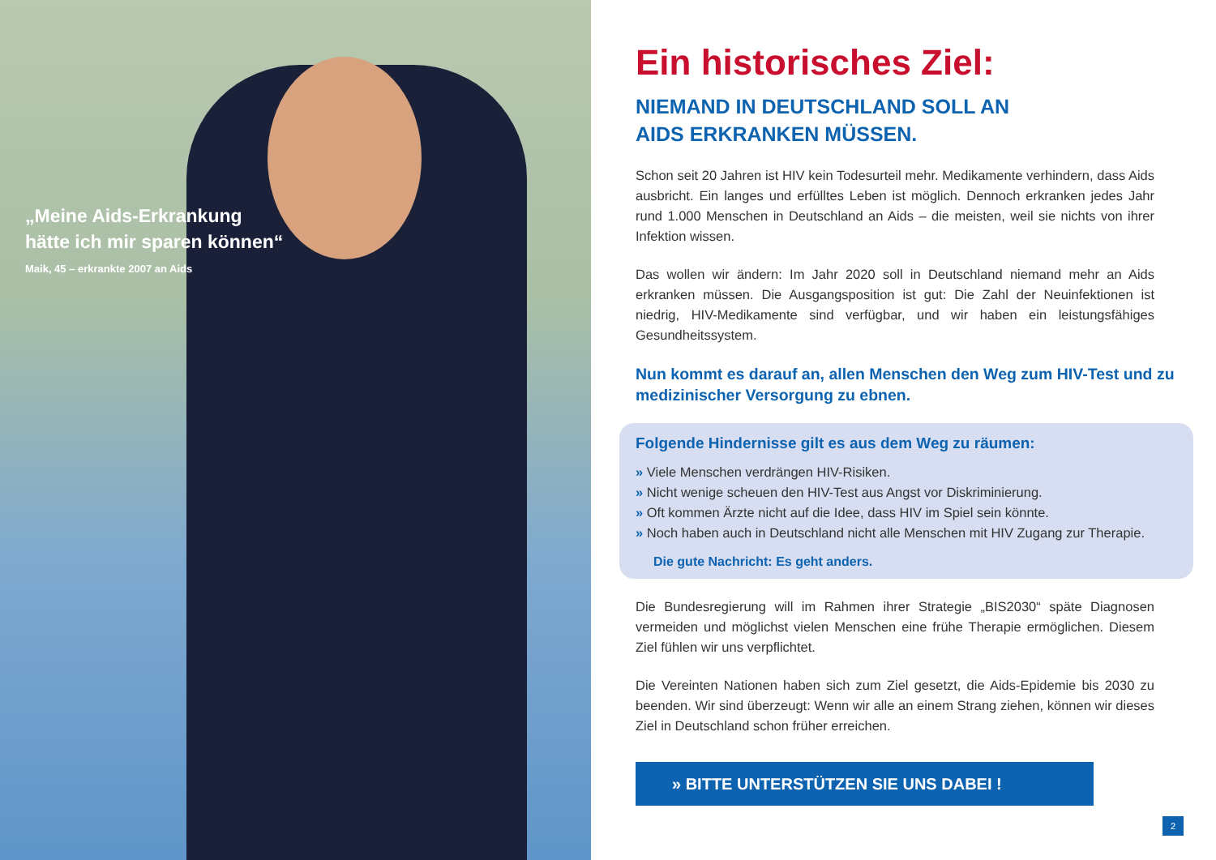„Meine Aids-Erkrankung
hätte ich mir sparen können“
Maik, 45 – erkrankte 2007 an Aids
Ein historisches Ziel:
NIEMAND IN DEUTSCHLAND SOLL AN
AIDS ERKRANKEN MÜSSEN.
Schon seit 20 Jahren ist HIV kein Todesurteil mehr. Medikamente verhindern, dass Aids ausbricht. Ein langes und erfülltes Leben ist möglich. Dennoch erkranken jedes Jahr rund 1.000 Menschen in Deutschland an Aids – die meisten, weil sie nichts von ihrer Infektion wissen.
Das wollen wir ändern: Im Jahr 2020 soll in Deutschland niemand mehr an Aids erkranken müssen. Die Ausgangsposition ist gut: Die Zahl der Neuinfektionen ist niedrig, HIV-Medikamente sind verfügbar, und wir haben ein leistungsfähiges Gesundheitssystem.
Nun kommt es darauf an, allen Menschen den Weg zum HIV-Test und zu medizinischer Versorgung zu ebnen.
Folgende Hindernisse gilt es aus dem Weg zu räumen:
» Viele Menschen verdrängen HIV-Risiken.
» Nicht wenige scheuen den HIV-Test aus Angst vor Diskriminierung.
» Oft kommen Ärzte nicht auf die Idee, dass HIV im Spiel sein könnte.
» Noch haben auch in Deutschland nicht alle Menschen mit HIV Zugang zur Therapie.
Die gute Nachricht: Es geht anders.
Die Bundesregierung will im Rahmen ihrer Strategie „BIS2030“ späte Diagnosen vermeiden und möglichst vielen Menschen eine frühe Therapie ermöglichen. Diesem Ziel fühlen wir uns verpflichtet.
Die Vereinten Nationen haben sich zum Ziel gesetzt, die Aids-Epidemie bis 2030 zu beenden. Wir sind überzeugt: Wenn wir alle an einem Strang ziehen, können wir dieses Ziel in Deutschland schon früher erreichen.
» BITTE UNTERSTÜTZEN SIE UNS DABEI !
2